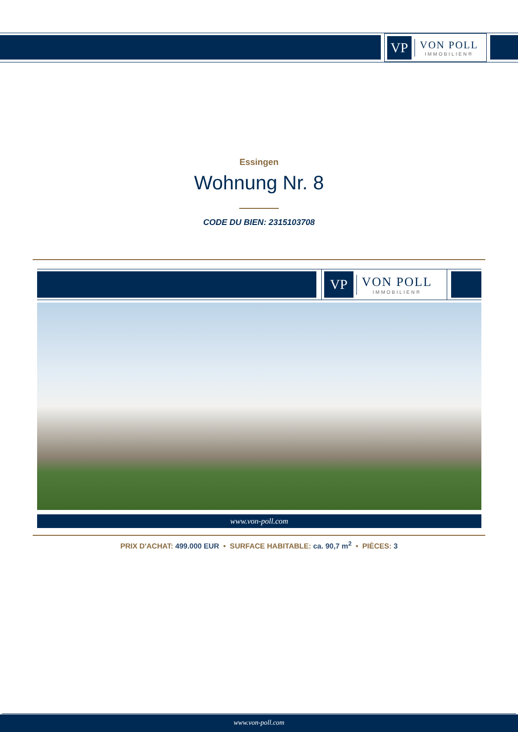VP
VON POLL
IMMOBILIEN®
Essingen
Wohnung Nr. 8
CODE DU BIEN: 2315103708
VP
VON POLL
IMMOBILIEN®
www.von-poll.com
PRIX D'ACHAT: 499.000 EUR • SURFACE HABITABLE: ca. 90,7 m<sup>2</sup> • PIÈCES: 3
www.von-poll.com